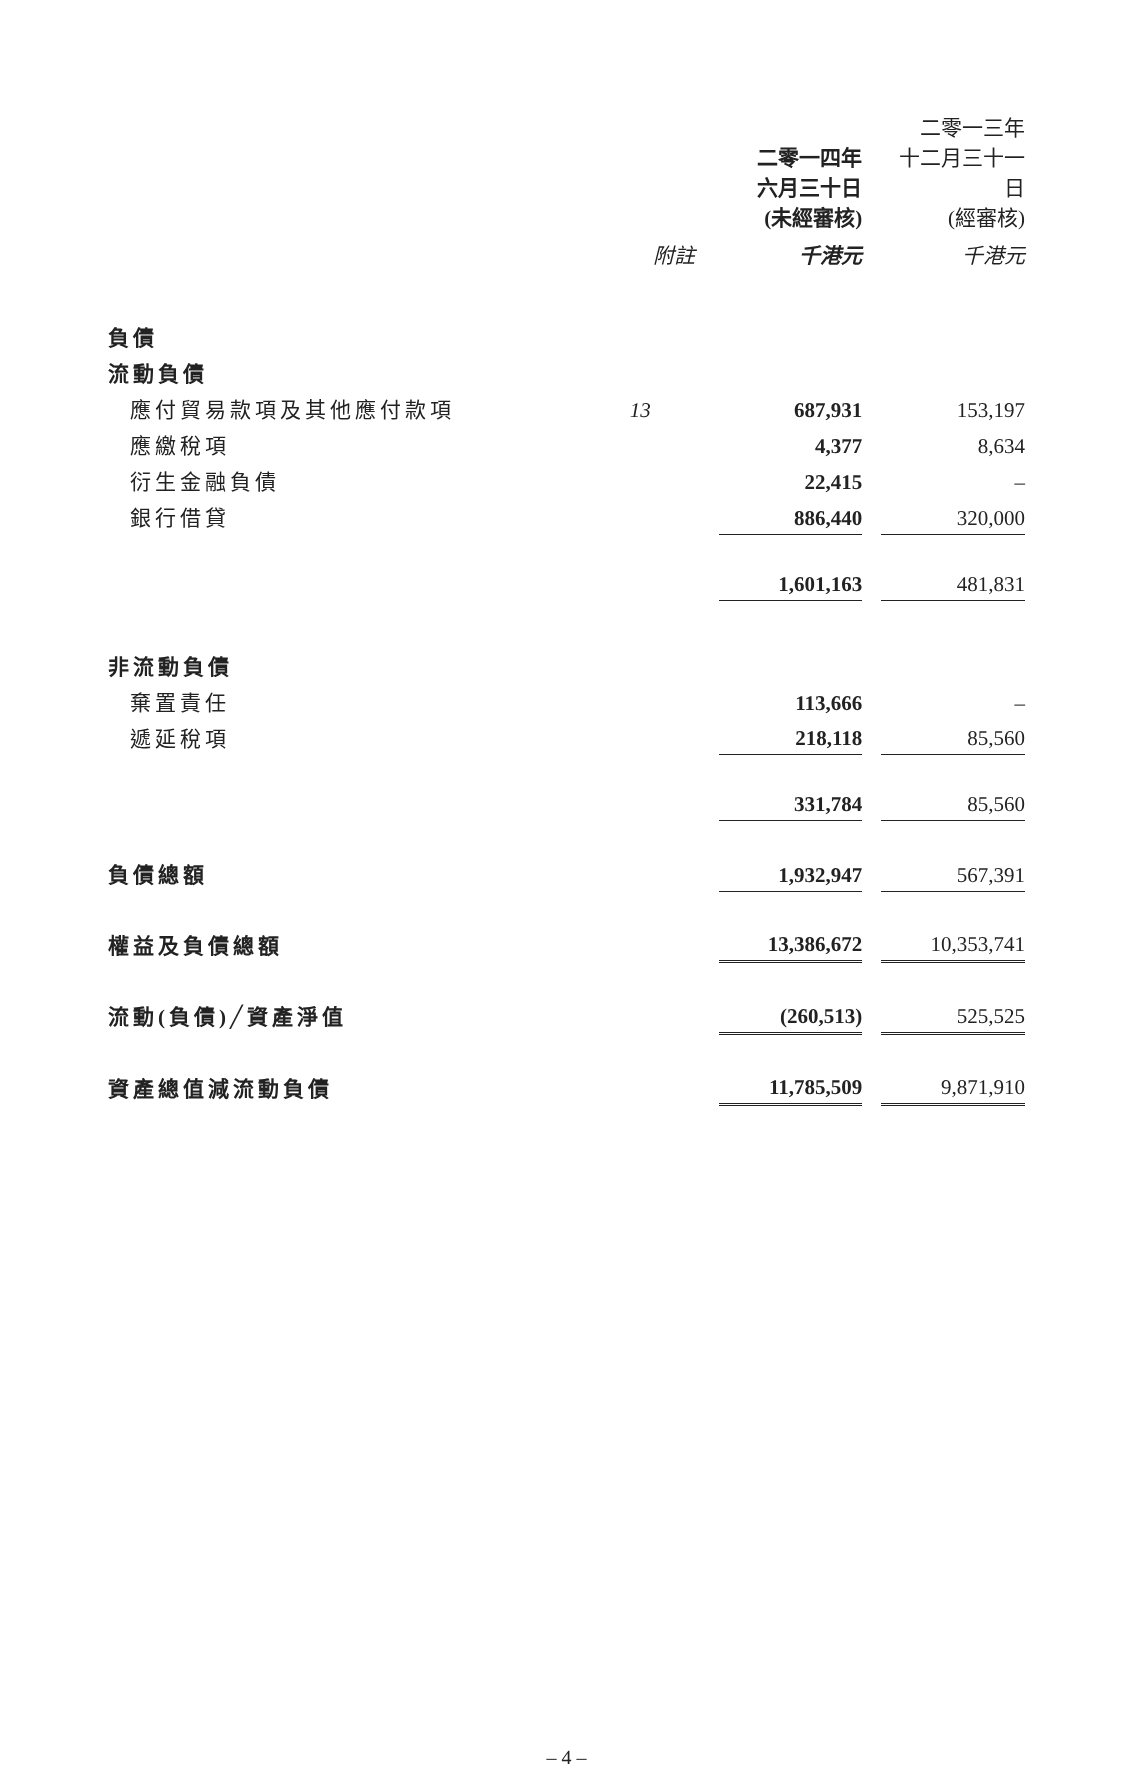| | | 二零一四年 六月三十日 (未經審核) | | 二零一三年 十二月三十一日 (經審核) |
| --- | --- | --- | --- | --- |
| | 附註 | 千港元 | | 千港元 |
| 負債 | | | | |
| 流動負債 | | | | |
| 應付貿易款項及其他應付款項 | 13 | 687,931 | | 153,197 |
| 應繳稅項 | | 4,377 | | 8,634 |
| 衍生金融負債 | | 22,415 | | – |
| 銀行借貸 | | 886,440 | | 320,000 |
| | | 1,601,163 | | 481,831 |
| 非流動負債 | | | | |
| 棄置責任 | | 113,666 | | – |
| 遞延稅項 | | 218,118 | | 85,560 |
| | | 331,784 | | 85,560 |
| 負債總額 | | 1,932,947 | | 567,391 |
| 權益及負債總額 | | 13,386,672 | | 10,353,741 |
| 流動(負債)╱資產淨值 | | (260,513) | | 525,525 |
| 資產總值減流動負債 | | 11,785,509 | | 9,871,910 |
– 4 –